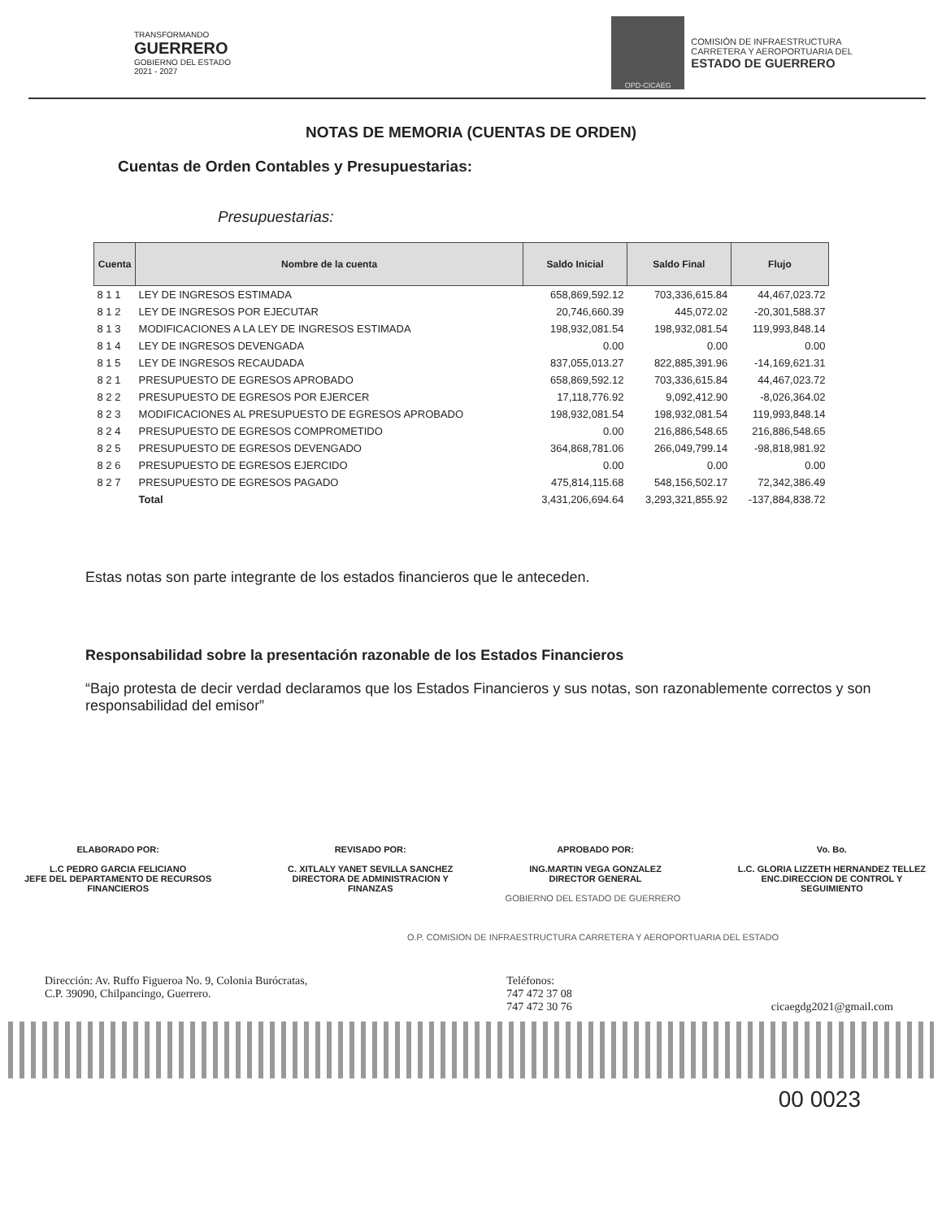TRANSFORMANDO
GUERRERO
GOBIERNO DEL ESTADO
2021 - 2027
OPD-CICAEG
COMISIÓN DE INFRAESTRUCTURA
CARRETERA Y AEROPORTUARIA DEL
ESTADO DE GUERRERO
NOTAS DE MEMORIA (CUENTAS DE ORDEN)
Cuentas de Orden Contables y Presupuestarias:
Presupuestarias:
| Cuenta | Nombre de la cuenta | Saldo Inicial | Saldo Final | Flujo |
| --- | --- | --- | --- | --- |
| 8 1 1 | LEY DE INGRESOS ESTIMADA | 658,869,592.12 | 703,336,615.84 | 44,467,023.72 |
| 8 1 2 | LEY DE INGRESOS POR EJECUTAR | 20,746,660.39 | 445,072.02 | -20,301,588.37 |
| 8 1 3 | MODIFICACIONES A LA LEY DE INGRESOS ESTIMADA | 198,932,081.54 | 198,932,081.54 | 119,993,848.14 |
| 8 1 4 | LEY DE INGRESOS DEVENGADA | 0.00 | 0.00 | 0.00 |
| 8 1 5 | LEY DE INGRESOS RECAUDADA | 837,055,013.27 | 822,885,391.96 | -14,169,621.31 |
| 8 2 1 | PRESUPUESTO DE EGRESOS APROBADO | 658,869,592.12 | 703,336,615.84 | 44,467,023.72 |
| 8 2 2 | PRESUPUESTO DE EGRESOS POR EJERCER | 17,118,776.92 | 9,092,412.90 | -8,026,364.02 |
| 8 2 3 | MODIFICACIONES AL PRESUPUESTO DE EGRESOS APROBADO | 198,932,081.54 | 198,932,081.54 | 119,993,848.14 |
| 8 2 4 | PRESUPUESTO DE EGRESOS COMPROMETIDO | 0.00 | 216,886,548.65 | 216,886,548.65 |
| 8 2 5 | PRESUPUESTO DE EGRESOS DEVENGADO | 364,868,781.06 | 266,049,799.14 | -98,818,981.92 |
| 8 2 6 | PRESUPUESTO DE EGRESOS EJERCIDO | 0.00 | 0.00 | 0.00 |
| 8 2 7 | PRESUPUESTO DE EGRESOS PAGADO | 475,814,115.68 | 548,156,502.17 | 72,342,386.49 |
| | Total | 3,431,206,694.64 | 3,293,321,855.92 | -137,884,838.72 |
Estas notas son parte integrante de los estados financieros que le anteceden.
Responsabilidad sobre la presentación razonable de los Estados Financieros
“Bajo protesta de decir verdad declaramos que los Estados Financieros y sus notas, son razonablemente correctos y son responsabilidad del emisor”
ELABORADO POR:
L.C PEDRO GARCIA FELICIANO
JEFE DEL DEPARTAMENTO DE RECURSOS
FINANCIEROS
REVISADO POR:
C. XITLALY YANET SEVILLA SANCHEZ
DIRECTORA DE ADMINISTRACION Y
FINANZAS
APROBADO POR:
ING.MARTIN VEGA GONZALEZ
DIRECTOR GENERAL
Vo. Bo.
L.C. GLORIA LIZZETH HERNANDEZ TELLEZ
ENC.DIRECCION DE CONTROL Y
SEGUIMIENTO
GOBIERNO DEL ESTADO DE GUERRERO
O.P. COMISION DE INFRAESTRUCTURA CARRETERA Y AEROPORTUARIA DEL ESTADO
Dirección: Av. Ruffo Figueroa No. 9, Colonia Burócratas,
C.P. 39090, Chilpancingo, Guerrero.
Teléfonos:
747 472 37 08
747 472 30 76
cicaegdg2021@gmail.com
00 0023